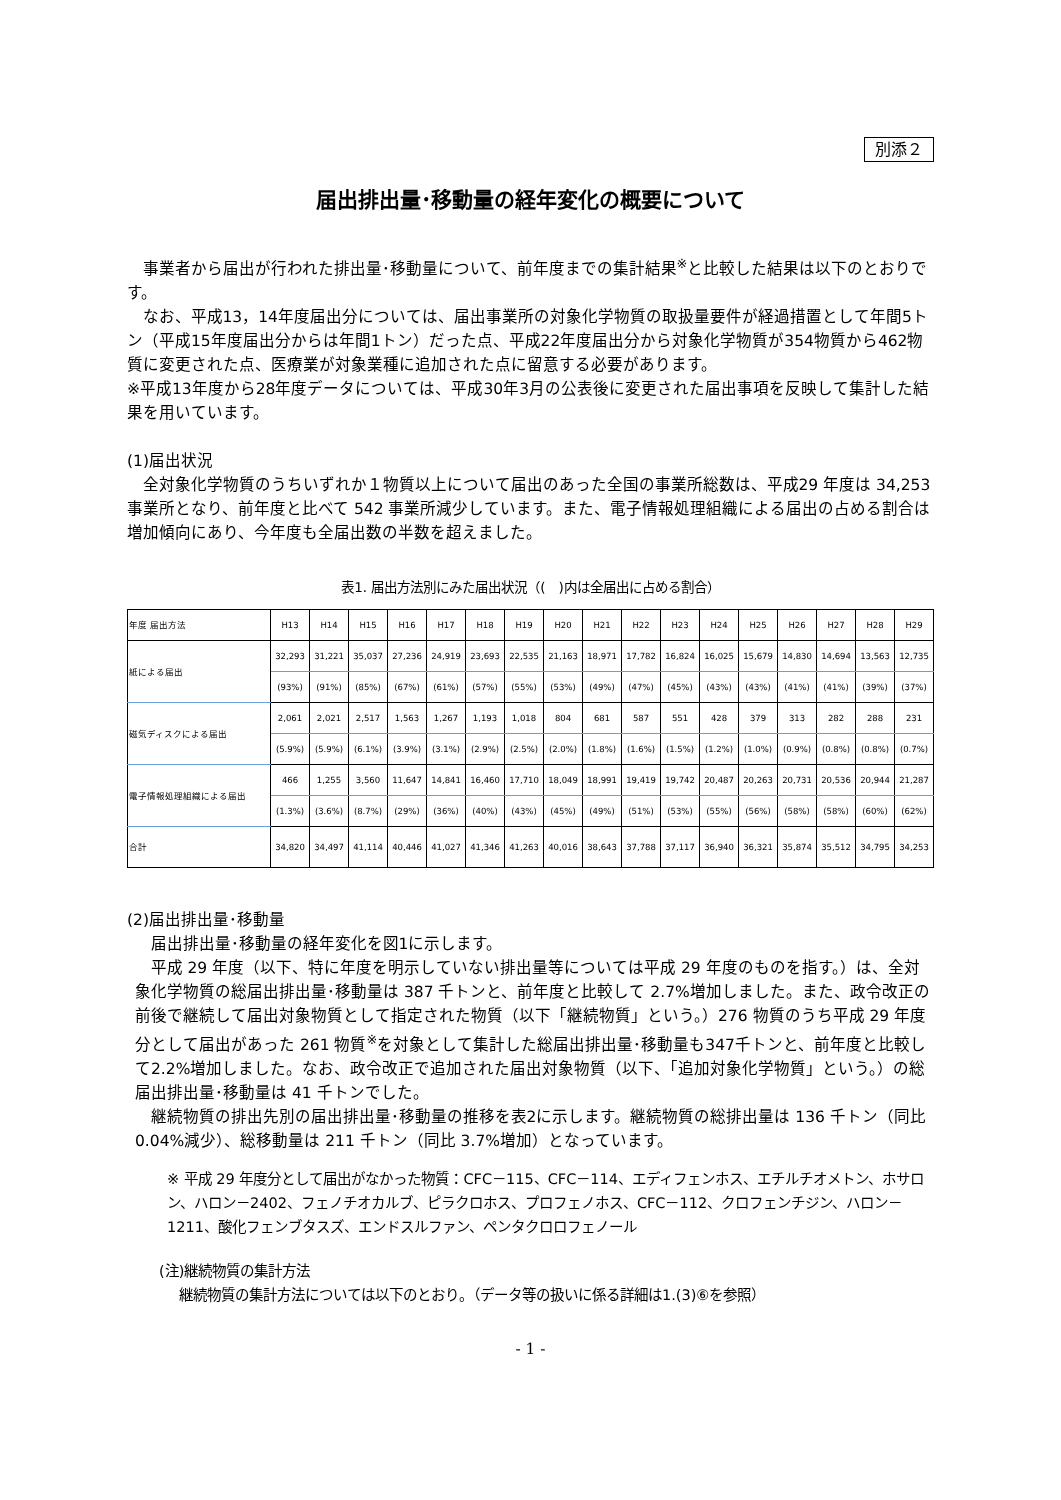別添２
届出排出量･移動量の経年変化の概要について
事業者から届出が行われた排出量･移動量について、前年度までの集計結果<sup>※</sup>と比較した結果は以下のとおりです。
なお、平成13，14年度届出分については、届出事業所の対象化学物質の取扱量要件が経過措置として年間5トン（平成15年度届出分からは年間1トン）だった点、平成22年度届出分から対象化学物質が354物質から462物質に変更された点、医療業が対象業種に追加された点に留意する必要があります。
※平成13年度から28年度データについては、平成30年3月の公表後に変更された届出事項を反映して集計した結果を用いています。
(1)届出状況
全対象化学物質のうちいずれか１物質以上について届出のあった全国の事業所総数は、平成29 年度は 34,253 事業所となり、前年度と比べて 542 事業所減少しています。また、電子情報処理組織による届出の占める割合は増加傾向にあり、今年度も全届出数の半数を超えました。
表1. 届出方法別にみた届出状況（(　)内は全届出に占める割合）
| 年度 届出方法 | H13 | H14 | H15 | H16 | H17 | H18 | H19 | H20 | H21 | H22 | H23 | H24 | H25 | H26 | H27 | H28 | H29 |
| --- | --- | --- | --- | --- | --- | --- | --- | --- | --- | --- | --- | --- | --- | --- | --- | --- | --- |
| 紙による届出 | 32,293 | 31,221 | 35,037 | 27,236 | 24,919 | 23,693 | 22,535 | 21,163 | 18,971 | 17,782 | 16,824 | 16,025 | 15,679 | 14,830 | 14,694 | 13,563 | 12,735 |
| | (93%) | (91%) | (85%) | (67%) | (61%) | (57%) | (55%) | (53%) | (49%) | (47%) | (45%) | (43%) | (43%) | (41%) | (41%) | (39%) | (37%) |
| 磁気ディスクによる届出 | 2,061 | 2,021 | 2,517 | 1,563 | 1,267 | 1,193 | 1,018 | 804 | 681 | 587 | 551 | 428 | 379 | 313 | 282 | 288 | 231 |
| | (5.9%) | (5.9%) | (6.1%) | (3.9%) | (3.1%) | (2.9%) | (2.5%) | (2.0%) | (1.8%) | (1.6%) | (1.5%) | (1.2%) | (1.0%) | (0.9%) | (0.8%) | (0.8%) | (0.7%) |
| 電子情報処理組織による届出 | 466 | 1,255 | 3,560 | 11,647 | 14,841 | 16,460 | 17,710 | 18,049 | 18,991 | 19,419 | 19,742 | 20,487 | 20,263 | 20,731 | 20,536 | 20,944 | 21,287 |
| | (1.3%) | (3.6%) | (8.7%) | (29%) | (36%) | (40%) | (43%) | (45%) | (49%) | (51%) | (53%) | (55%) | (56%) | (58%) | (58%) | (60%) | (62%) |
| 合計 | 34,820 | 34,497 | 41,114 | 40,446 | 41,027 | 41,346 | 41,263 | 40,016 | 38,643 | 37,788 | 37,117 | 36,940 | 36,321 | 35,874 | 35,512 | 34,795 | 34,253 |
(2)届出排出量･移動量
届出排出量･移動量の経年変化を図1に示します。
平成 29 年度（以下、特に年度を明示していない排出量等については平成 29 年度のものを指す。）は、全対象化学物質の総届出排出量･移動量は 387 千トンと、前年度と比較して 2.7%増加しました。また、政令改正の前後で継続して届出対象物質として指定された物質（以下「継続物質」という。）276 物質のうち平成 29 年度分として届出があった 261 物質<sup>※</sup>を対象として集計した総届出排出量･移動量も347千トンと、前年度と比較して2.2%増加しました。なお、政令改正で追加された届出対象物質（以下、「追加対象化学物質」という。）の総届出排出量･移動量は 41 千トンでした。
継続物質の排出先別の届出排出量･移動量の推移を表2に示します。継続物質の総排出量は 136 千トン（同比 0.04%減少）、総移動量は 211 千トン（同比 3.7%増加）となっています。
※ 平成 29 年度分として届出がなかった物質：CFC－115、CFC－114、エディフェンホス、エチルチオメトン、ホサロン、ハロン－2402、フェノチオカルブ、ピラクロホス、プロフェノホス、CFC－112、クロフェンチジン、ハロン－1211、酸化フェンブタスズ、エンドスルファン、ペンタクロロフェノール
(注)継続物質の集計方法
継続物質の集計方法については以下のとおり。（データ等の扱いに係る詳細は1.(3)⑥を参照）
- 1 -